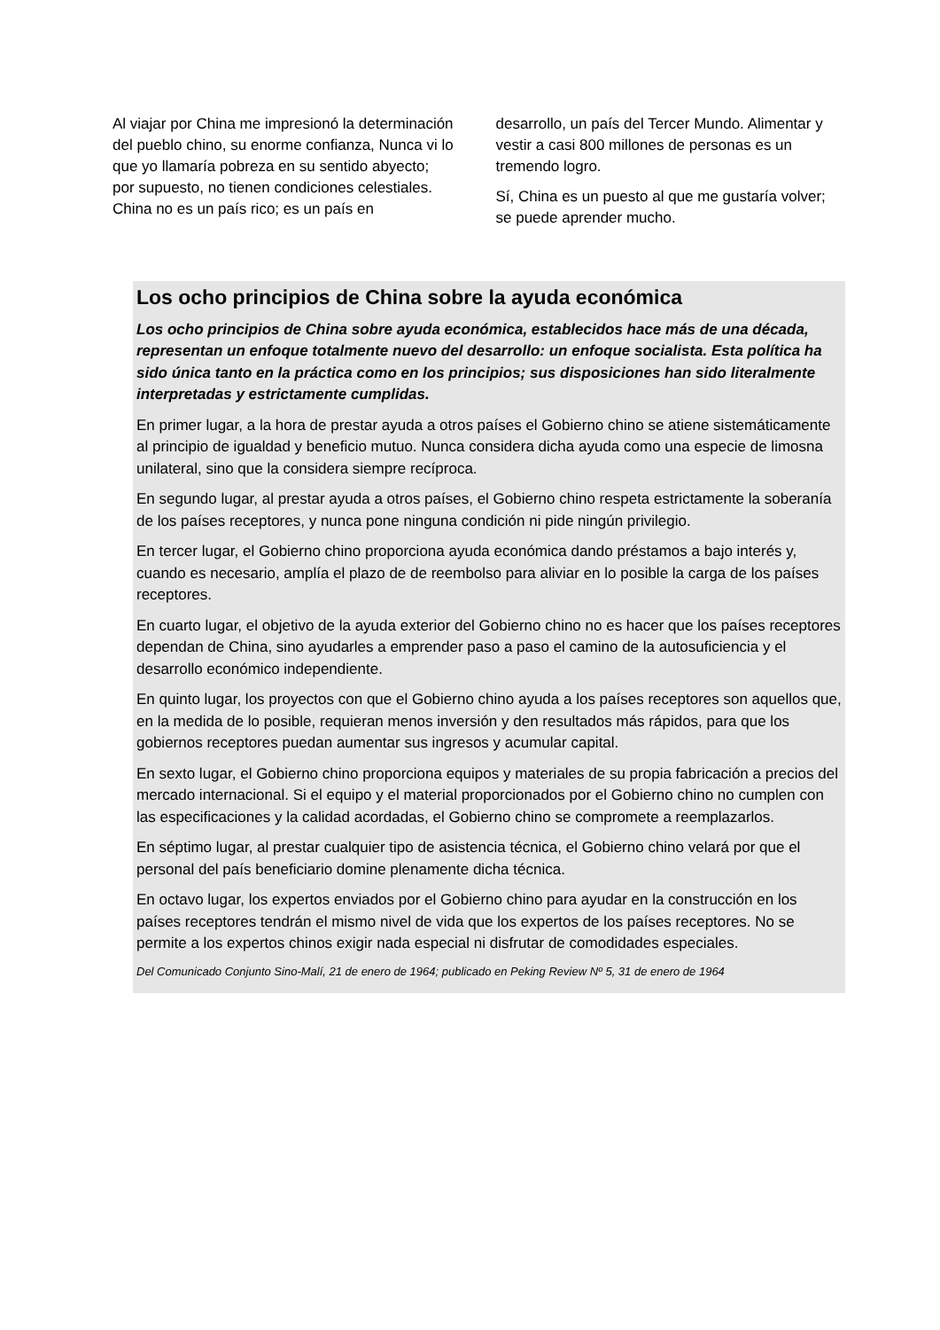Al viajar por China me impresionó la determinación del pueblo chino, su enorme confianza, Nunca vi lo que yo llamaría pobreza en su sentido abyecto; por supuesto, no tienen condiciones celestiales. China no es un país rico; es un país en
desarrollo, un país del Tercer Mundo. Alimentar y vestir a casi 800 millones de personas es un tremendo logro.
Sí, China es un puesto al que me gustaría volver; se puede aprender mucho.
Los ocho principios de China sobre la ayuda económica
Los ocho principios de China sobre ayuda económica, establecidos hace más de una década, representan un enfoque totalmente nuevo del desarrollo: un enfoque socialista. Esta política ha sido única tanto en la práctica como en los principios; sus disposiciones han sido literalmente interpretadas y estrictamente cumplidas.
En primer lugar, a la hora de prestar ayuda a otros países el Gobierno chino se atiene sistemáticamente al principio de igualdad y beneficio mutuo. Nunca considera dicha ayuda como una especie de limosna unilateral, sino que la considera siempre recíproca.
En segundo lugar, al prestar ayuda a otros países, el Gobierno chino respeta estrictamente la soberanía de los países receptores, y nunca pone ninguna condición ni pide ningún privilegio.
En tercer lugar, el Gobierno chino proporciona ayuda económica dando préstamos a bajo interés y, cuando es necesario, amplía el plazo de de reembolso para aliviar en lo posible la carga de los países receptores.
En cuarto lugar, el objetivo de la ayuda exterior del Gobierno chino no es hacer que los países receptores dependan de China, sino ayudarles a emprender paso a paso el camino de la autosuficiencia y el desarrollo económico independiente.
En quinto lugar, los proyectos con que el Gobierno chino ayuda a los países receptores son aquellos que, en la medida de lo posible, requieran menos inversión y den resultados más rápidos, para que los gobiernos receptores puedan aumentar sus ingresos y acumular capital.
En sexto lugar, el Gobierno chino proporciona equipos y materiales de su propia fabricación a precios del mercado internacional. Si el equipo y el material proporcionados por el Gobierno chino no cumplen con las especificaciones y la calidad acordadas, el Gobierno chino se compromete a reemplazarlos.
En séptimo lugar, al prestar cualquier tipo de asistencia técnica, el Gobierno chino velará por que el personal del país beneficiario domine plenamente dicha técnica.
En octavo lugar, los expertos enviados por el Gobierno chino para ayudar en la construcción en los países receptores tendrán el mismo nivel de vida que los expertos de los países receptores. No se permite a los expertos chinos exigir nada especial ni disfrutar de comodidades especiales.
Del Comunicado Conjunto Sino-Malí, 21 de enero de 1964; publicado en Peking Review Nº 5, 31 de enero de 1964